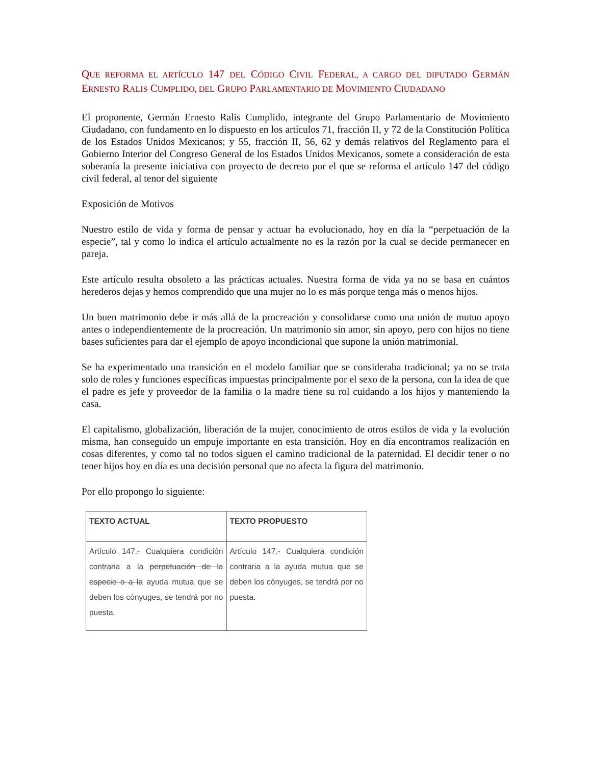QUE REFORMA EL ARTÍCULO 147 DEL CÓDIGO CIVIL FEDERAL, A CARGO DEL DIPUTADO GERMÁN ERNESTO RALIS CUMPLIDO, DEL GRUPO PARLAMENTARIO DE MOVIMIENTO CIUDADANO
El proponente, Germán Ernesto Ralis Cumplido, integrante del Grupo Parlamentario de Movimiento Ciudadano, con fundamento en lo dispuesto en los artículos 71, fracción II, y 72 de la Constitución Política de los Estados Unidos Mexicanos; y 55, fracción II, 56, 62 y demás relativos del Reglamento para el Gobierno Interior del Congreso General de los Estados Unidos Mexicanos, somete a consideración de esta soberanía la presente iniciativa con proyecto de decreto por el que se reforma el artículo 147 del código civil federal, al tenor del siguiente
Exposición de Motivos
Nuestro estilo de vida y forma de pensar y actuar ha evolucionado, hoy en día la “perpetuación de la especie”, tal y como lo indica el artículo actualmente no es la razón por la cual se decide permanecer en pareja.
Este artículo resulta obsoleto a las prácticas actuales. Nuestra forma de vida ya no se basa en cuántos herederos dejas y hemos comprendido que una mujer no lo es más porque tenga más o menos hijos.
Un buen matrimonio debe ir más allá de la procreación y consolidarse como una unión de mutuo apoyo antes o independientemente de la procreación. Un matrimonio sin amor, sin apoyo, pero con hijos no tiene bases suficientes para dar el ejemplo de apoyo incondicional que supone la unión matrimonial.
Se ha experimentado una transición en el modelo familiar que se consideraba tradicional; ya no se trata solo de roles y funciones específicas impuestas principalmente por el sexo de la persona, con la idea de que el padre es jefe y proveedor de la familia o la madre tiene su rol cuidando a los hijos y manteniendo la casa.
El capitalismo, globalización, liberación de la mujer, conocimiento de otros estilos de vida y la evolución misma, han conseguido un empuje importante en esta transición. Hoy en día encontramos realización en cosas diferentes, y como tal no todos siguen el camino tradicional de la paternidad. El decidir tener o no tener hijos hoy en día es una decisión personal que no afecta la figura del matrimonio.
Por ello propongo lo siguiente:
| TEXTO ACTUAL | TEXTO PROPUESTO |
| --- | --- |
| Artículo 147.- Cualquiera condición contraria a la perpetuación de la especie o a la ayuda mutua que se deben los cónyuges, se tendrá por no puesta. | Artículo 147.- Cualquiera condición contraria a la ayuda mutua que se deben los cónyuges, se tendrá por no puesta. |